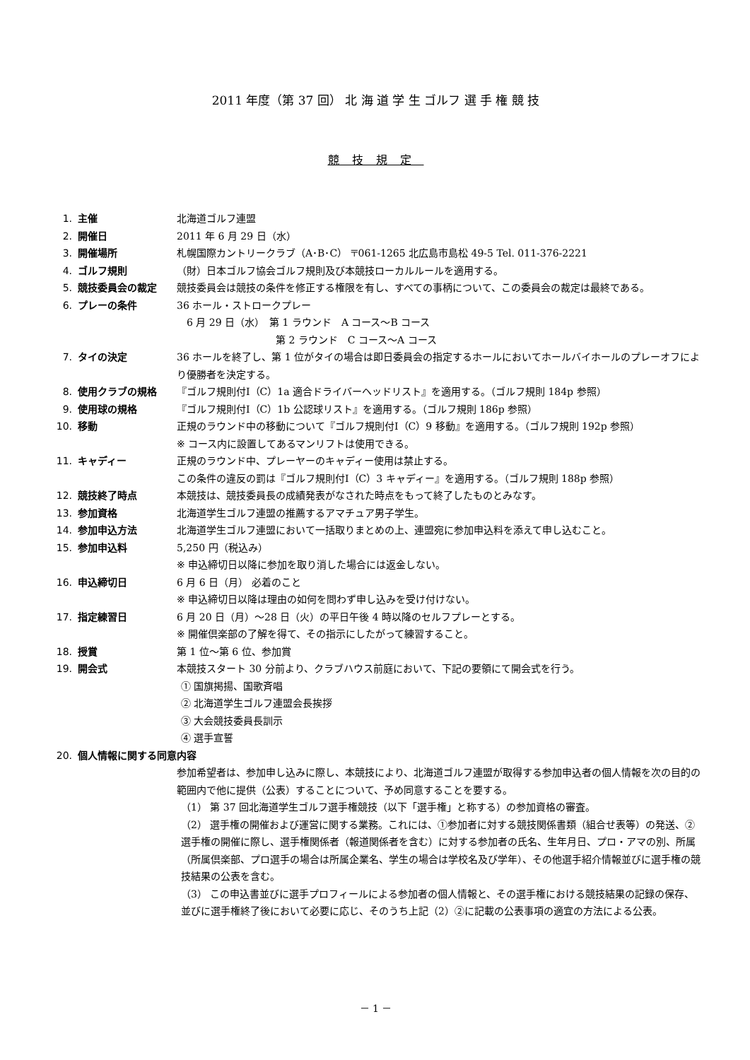2011 年度（第 37 回） 北 海 道 学 生 ゴルフ 選 手 権 競 技
競技規定
1. 主催 北海道ゴルフ連盟
2. 開催日 2011 年 6 月 29 日（水）
3. 開催場所 札幌国際カントリークラブ（A･B･C） 〒061-1265 北広島市島松 49-5 Tel. 011-376-2221
4. ゴルフ規則 （財）日本ゴルフ協会ゴルフ規則及び本競技ローカルルールを適用する。
5. 競技委員会の裁定 競技委員会は競技の条件を修正する権限を有し、すべての事柄について、この委員会の裁定は最終である。
6. プレーの条件 36 ホール・ストロークプレー
　6 月 29 日（水）　第 1 ラウンド　A コース～B コース
　　　　　　　　　　第 2 ラウンド　C コース～A コース
7. タイの決定 36 ホールを終了し、第 1 位がタイの場合は即日委員会の指定するホールにおいてホールバイホールのプレーオフにより優勝者を決定する。
8. 使用クラブの規格 『ゴルフ規則付Ⅰ（C）1a 適合ドライバーヘッドリスト』を適用する。（ゴルフ規則 184p 参照）
9. 使用球の規格 『ゴルフ規則付Ⅰ（C）1b 公認球リスト』を適用する。（ゴルフ規則 186p 参照）
10. 移動 正規のラウンド中の移動について『ゴルフ規則付Ⅰ（C）9 移動』を適用する。（ゴルフ規則 192p 参照）
※ コース内に設置してあるマンリフトは使用できる。
11. キャディー 正規のラウンド中、プレーヤーのキャディー使用は禁止する。
この条件の違反の罰は『ゴルフ規則付Ⅰ（C）3 キャディー』を適用する。（ゴルフ規則 188p 参照）
12. 競技終了時点 本競技は、競技委員長の成績発表がなされた時点をもって終了したものとみなす。
13. 参加資格 北海道学生ゴルフ連盟の推薦するアマチュア男子学生。
14. 参加申込方法 北海道学生ゴルフ連盟において一括取りまとめの上、連盟宛に参加申込料を添えて申し込むこと。
15. 参加申込料 5,250 円（税込み）
※ 申込締切日以降に参加を取り消した場合には返金しない。
16. 申込締切日 6 月 6 日（月） 必着のこと
※ 申込締切日以降は理由の如何を問わず申し込みを受け付けない。
17. 指定練習日 6 月 20 日（月）～28 日（火）の平日午後 4 時以降のセルフプレーとする。
※ 開催倶楽部の了解を得て、その指示にしたがって練習すること。
18. 授賞 第 1 位～第 6 位、参加賞
19. 開会式 本競技スタート 30 分前より、クラブハウス前庭において、下記の要領にて開会式を行う。
① 国旗掲揚、国歌斉唱
② 北海道学生ゴルフ連盟会長挨拶
③ 大会競技委員長訓示
④ 選手宣誓
20. 個人情報に関する同意内容
参加希望者は、参加申し込みに際し、本競技により、北海道ゴルフ連盟が取得する参加申込者の個人情報を次の目的の範囲内で他に提供（公表）することについて、予め同意することを要する。
（1） 第 37 回北海道学生ゴルフ選手権競技（以下「選手権」と称する）の参加資格の審査。
（2） 選手権の開催および運営に関する業務。これには、①参加者に対する競技関係書類（組合せ表等）の発送、②選手権の開催に際し、選手権関係者（報道関係者を含む）に対する参加者の氏名、生年月日、プロ・アマの別、所属（所属倶楽部、プロ選手の場合は所属企業名、学生の場合は学校名及び学年）、その他選手紹介情報並びに選手権の競技結果の公表を含む。
（3） この申込書並びに選手プロフィールによる参加者の個人情報と、その選手権における競技結果の記録の保存、並びに選手権終了後において必要に応じ、そのうち上記（2）②に記載の公表事項の適宜の方法による公表。
－ 1 －